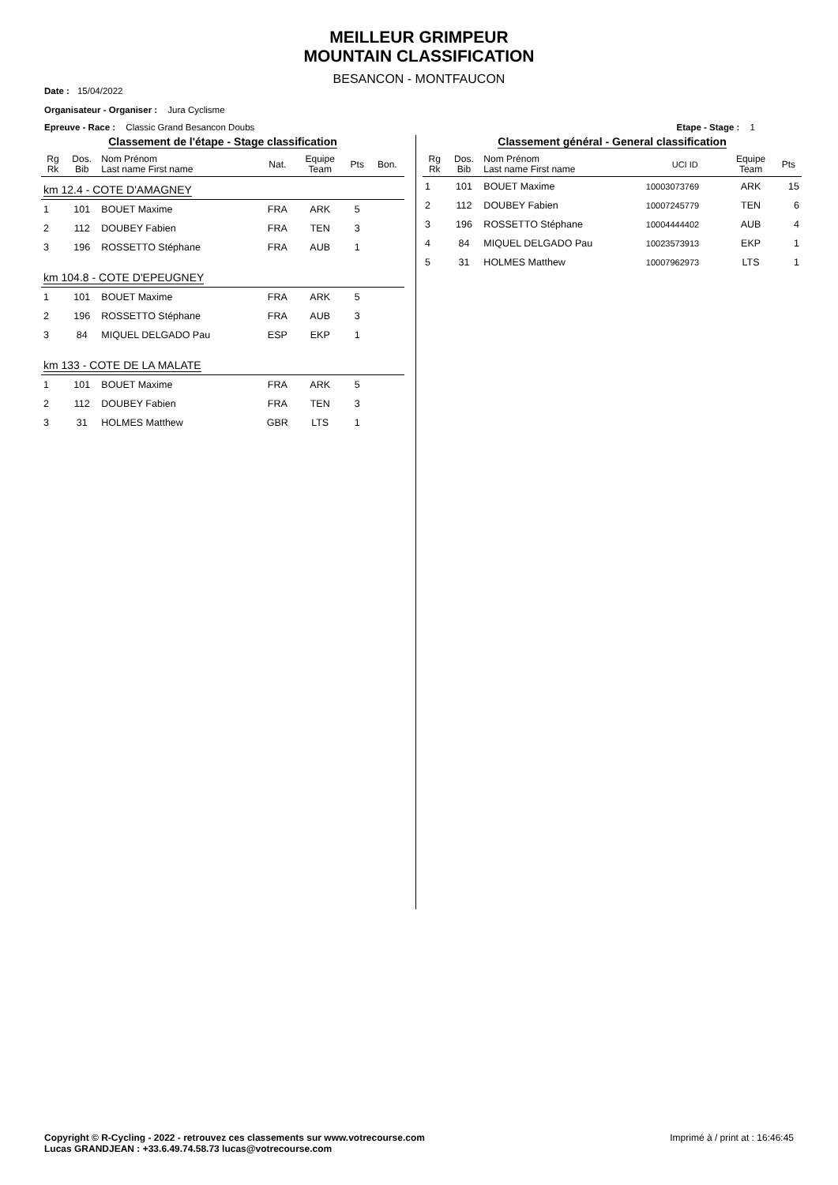MEILLEUR GRIMPEUR
MOUNTAIN CLASSIFICATION
BESANCON - MONTFAUCON
Date : 15/04/2022
Organisateur - Organiser : Jura Cyclisme
Epreuve - Race : Classic Grand Besancon Doubs Etape - Stage : 1
Classement de l'étape - Stage classification
| Rg Rk | Dos. Bib | Nom Prénom Last name First name | Nat. | Equipe Team | Pts | Bon. |
| --- | --- | --- | --- | --- | --- | --- |
| km 12.4 - COTE D'AMAGNEY | | | | | | |
| 1 | 101 | BOUET Maxime | FRA | ARK | 5 | |
| 2 | 112 | DOUBEY Fabien | FRA | TEN | 3 | |
| 3 | 196 | ROSSETTO Stéphane | FRA | AUB | 1 | |
| km 104.8 - COTE D'EPEUGNEY | | | | | | |
| 1 | 101 | BOUET Maxime | FRA | ARK | 5 | |
| 2 | 196 | ROSSETTO Stéphane | FRA | AUB | 3 | |
| 3 | 84 | MIQUEL DELGADO Pau | ESP | EKP | 1 | |
| km 133 - COTE DE LA MALATE | | | | | | |
| 1 | 101 | BOUET Maxime | FRA | ARK | 5 | |
| 2 | 112 | DOUBEY Fabien | FRA | TEN | 3 | |
| 3 | 31 | HOLMES Matthew | GBR | LTS | 1 | |
Classement général - General classification
| Rg Rk | Dos. Bib | Nom Prénom Last name First name | UCI ID | Equipe Team | Pts |
| --- | --- | --- | --- | --- | --- |
| 1 | 101 | BOUET Maxime | 10003073769 | ARK | 15 |
| 2 | 112 | DOUBEY Fabien | 10007245779 | TEN | 6 |
| 3 | 196 | ROSSETTO Stéphane | 10004444402 | AUB | 4 |
| 4 | 84 | MIQUEL DELGADO Pau | 10023573913 | EKP | 1 |
| 5 | 31 | HOLMES Matthew | 10007962973 | LTS | 1 |
Copyright © R-Cycling - 2022 - retrouvez ces classements sur www.votrecourse.com
Lucas GRANDJEAN : +33.6.49.74.58.73 lucas@votrecourse.com Imprimé à / print at : 16:46:45